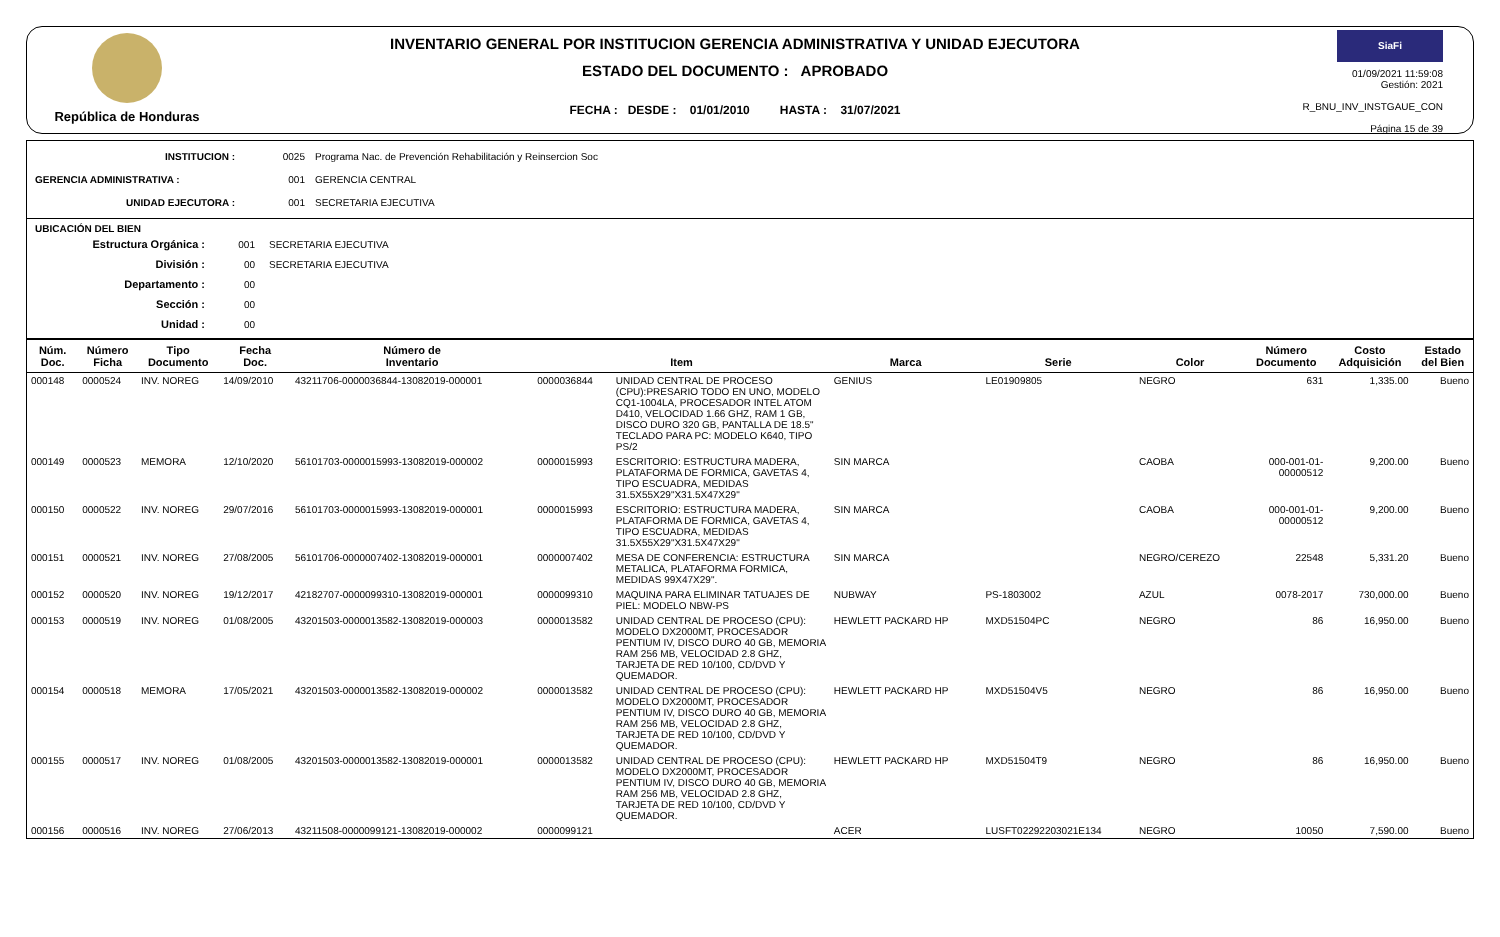República de Honduras
INVENTARIO GENERAL POR INSTITUCION GERENCIA ADMINISTRATIVA Y UNIDAD EJECUTORA
ESTADO DEL DOCUMENTO : APROBADO
FECHA : DESDE : 01/01/2010 HASTA : 31/07/2021
SiaFi
01/09/2021 11:59:08
Gestión: 2021
R_BNU_INV_INSTGAUE_CON
Página 15 de 39
INSTITUCION : 0025 Programa Nac. de Prevención Rehabilitación y Reinsercion Soc
GERENCIA ADMINISTRATIVA : 001 GERENCIA CENTRAL
UNIDAD EJECUTORA : 001 SECRETARIA EJECUTIVA
UBICACIÓN DEL BIEN
Estructura Orgánica : 001 SECRETARIA EJECUTIVA
División : 00 SECRETARIA EJECUTIVA
Departamento : 00
Sección : 00
Unidad : 00
| Núm. Doc. | Número Ficha | Tipo Documento | Fecha Doc. | Número de Inventario | Item | | Marca | Serie | Color | Número Documento | Costo Adquisición | Estado del Bien |
| --- | --- | --- | --- | --- | --- | --- | --- | --- | --- | --- | --- | --- |
| 000148 | 0000524 | INV. NOREG | 14/09/2010 | 43211706-0000036844-13082019-000001 | 0000036844 | UNIDAD CENTRAL DE PROCESO (CPU):PRESARIO TODO EN UNO, MODELO CQ1-1004LA, PROCESADOR INTEL ATOM D410, VELOCIDAD 1.66 GHZ, RAM 1 GB, DISCO DURO 320 GB, PANTALLA DE 18.5" TECLADO PARA PC: MODELO K640, TIPO PS/2 | GENIUS | LE01909805 | NEGRO | 631 | 1,335.00 | Bueno |
| 000149 | 0000523 | MEMORA | 12/10/2020 | 56101703-0000015993-13082019-000002 | 0000015993 | ESCRITORIO: ESTRUCTURA MADERA, PLATAFORMA DE FORMICA, GAVETAS 4, TIPO ESCUADRA, MEDIDAS 31.5X55X29"X31.5X47X29" | SIN MARCA | | CAOBA | 000-001-01- 00000512 | 9,200.00 | Bueno |
| 000150 | 0000522 | INV. NOREG | 29/07/2016 | 56101703-0000015993-13082019-000001 | 0000015993 | ESCRITORIO: ESTRUCTURA MADERA, PLATAFORMA DE FORMICA, GAVETAS 4, TIPO ESCUADRA, MEDIDAS 31.5X55X29"X31.5X47X29" | SIN MARCA | | CAOBA | 000-001-01- 00000512 | 9,200.00 | Bueno |
| 000151 | 0000521 | INV. NOREG | 27/08/2005 | 56101706-0000007402-13082019-000001 | 0000007402 | MESA DE CONFERENCIA: ESTRUCTURA METALICA, PLATAFORMA FORMICA, MEDIDAS 99X47X29". | SIN MARCA | | NEGRO/CEREZO | 22548 | 5,331.20 | Bueno |
| 000152 | 0000520 | INV. NOREG | 19/12/2017 | 42182707-0000099310-13082019-000001 | 0000099310 | MAQUINA PARA ELIMINAR TATUAJES DE PIEL: MODELO NBW-PS | NUBWAY | PS-1803002 | AZUL | 0078-2017 | 730,000.00 | Bueno |
| 000153 | 0000519 | INV. NOREG | 01/08/2005 | 43201503-0000013582-13082019-000003 | 0000013582 | UNIDAD CENTRAL DE PROCESO (CPU): MODELO DX2000MT, PROCESADOR PENTIUM IV, DISCO DURO 40 GB, MEMORIA RAM 256 MB, VELOCIDAD 2.8 GHZ, TARJETA DE RED 10/100, CD/DVD Y QUEMADOR. | HEWLETT PACKARD HP | MXD51504PC | NEGRO | 86 | 16,950.00 | Bueno |
| 000154 | 0000518 | MEMORA | 17/05/2021 | 43201503-0000013582-13082019-000002 | 0000013582 | UNIDAD CENTRAL DE PROCESO (CPU): MODELO DX2000MT, PROCESADOR PENTIUM IV, DISCO DURO 40 GB, MEMORIA RAM 256 MB, VELOCIDAD 2.8 GHZ, TARJETA DE RED 10/100, CD/DVD Y QUEMADOR. | HEWLETT PACKARD HP | MXD51504V5 | NEGRO | 86 | 16,950.00 | Bueno |
| 000155 | 0000517 | INV. NOREG | 01/08/2005 | 43201503-0000013582-13082019-000001 | 0000013582 | UNIDAD CENTRAL DE PROCESO (CPU): MODELO DX2000MT, PROCESADOR PENTIUM IV, DISCO DURO 40 GB, MEMORIA RAM 256 MB, VELOCIDAD 2.8 GHZ, TARJETA DE RED 10/100, CD/DVD Y QUEMADOR. | HEWLETT PACKARD HP | MXD51504T9 | NEGRO | 86 | 16,950.00 | Bueno |
| 000156 | 0000516 | INV. NOREG | 27/06/2013 | 43211508-0000099121-13082019-000002 | 0000099121 | | ACER | LUSFT02292203021E134 | NEGRO | 10050 | 7,590.00 | Bueno |